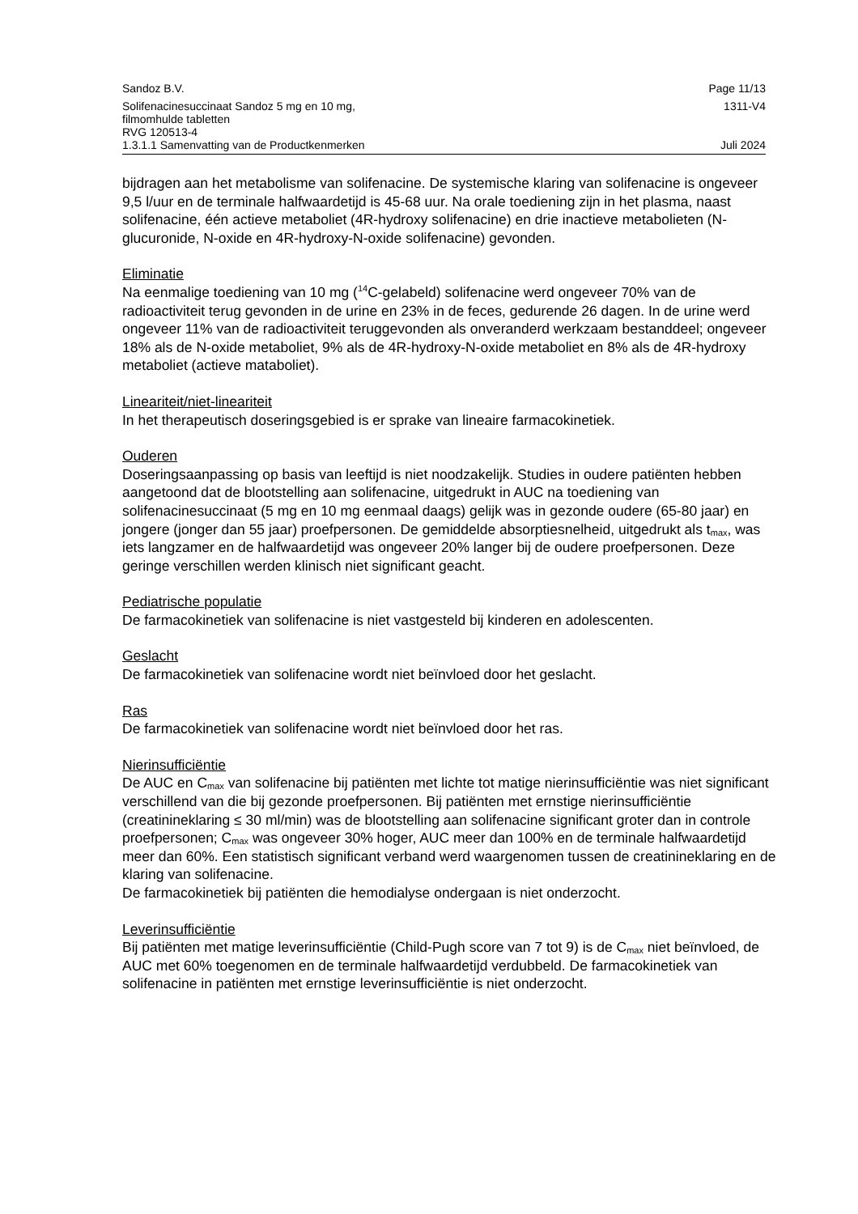Sandoz B.V. Page 11/13
Solifenacinesuccinaat Sandoz 5 mg en 10 mg,
filmomhulde tabletten
RVG 120513-4 1311-V4
1.3.1.1 Samenvatting van de Productkenmerken Juli 2024
bijdragen aan het metabolisme van solifenacine. De systemische klaring van solifenacine is ongeveer 9,5 l/uur en de terminale halfwaardetijd is 45-68 uur. Na orale toediening zijn in het plasma, naast solifenacine, één actieve metaboliet (4R-hydroxy solifenacine) en drie inactieve metabolieten (N-glucuronide, N-oxide en 4R-hydroxy-N-oxide solifenacine) gevonden.
Eliminatie
Na eenmalige toediening van 10 mg (<sup>14</sup>C-gelabeld) solifenacine werd ongeveer 70% van de radioactiviteit terug gevonden in de urine en 23% in de feces, gedurende 26 dagen. In de urine werd ongeveer 11% van de radioactiviteit teruggevonden als onveranderd werkzaam bestanddeel; ongeveer 18% als de N-oxide metaboliet, 9% als de 4R-hydroxy-N-oxide metaboliet en 8% als de 4R-hydroxy metaboliet (actieve mataboliet).
Lineariteit/niet-lineariteit
In het therapeutisch doseringsgebied is er sprake van lineaire farmacokinetiek.
Ouderen
Doseringsaanpassing op basis van leeftijd is niet noodzakelijk. Studies in oudere patiënten hebben aangetoond dat de blootstelling aan solifenacine, uitgedrukt in AUC na toediening van solifenacinesuccinaat (5 mg en 10 mg eenmaal daags) gelijk was in gezonde oudere (65-80 jaar) en jongere (jonger dan 55 jaar) proefpersonen. De gemiddelde absorptiesnelheid, uitgedrukt als t<sub>max</sub>, was iets langzamer en de halfwaardetijd was ongeveer 20% langer bij de oudere proefpersonen. Deze geringe verschillen werden klinisch niet significant geacht.
Pediatrische populatie
De farmacokinetiek van solifenacine is niet vastgesteld bij kinderen en adolescenten.
Geslacht
De farmacokinetiek van solifenacine wordt niet beïnvloed door het geslacht.
Ras
De farmacokinetiek van solifenacine wordt niet beïnvloed door het ras.
Nierinsufficiëntie
De AUC en C<sub>max</sub> van solifenacine bij patiënten met lichte tot matige nierinsufficiëntie was niet significant verschillend van die bij gezonde proefpersonen. Bij patiënten met ernstige nierinsufficiëntie (creatinineklaring ≤ 30 ml/min) was de blootstelling aan solifenacine significant groter dan in controle proefpersonen; C<sub>max</sub> was ongeveer 30% hoger, AUC meer dan 100% en de terminale halfwaardetijd meer dan 60%. Een statistisch significant verband werd waargenomen tussen de creatinineklaring en de klaring van solifenacine.
De farmacokinetiek bij patiënten die hemodialyse ondergaan is niet onderzocht.
Leverinsufficiëntie
Bij patiënten met matige leverinsufficiëntie (Child-Pugh score van 7 tot 9) is de C<sub>max</sub> niet beïnvloed, de AUC met 60% toegenomen en de terminale halfwaardetijd verdubbeld. De farmacokinetiek van solifenacine in patiënten met ernstige leverinsufficiëntie is niet onderzocht.